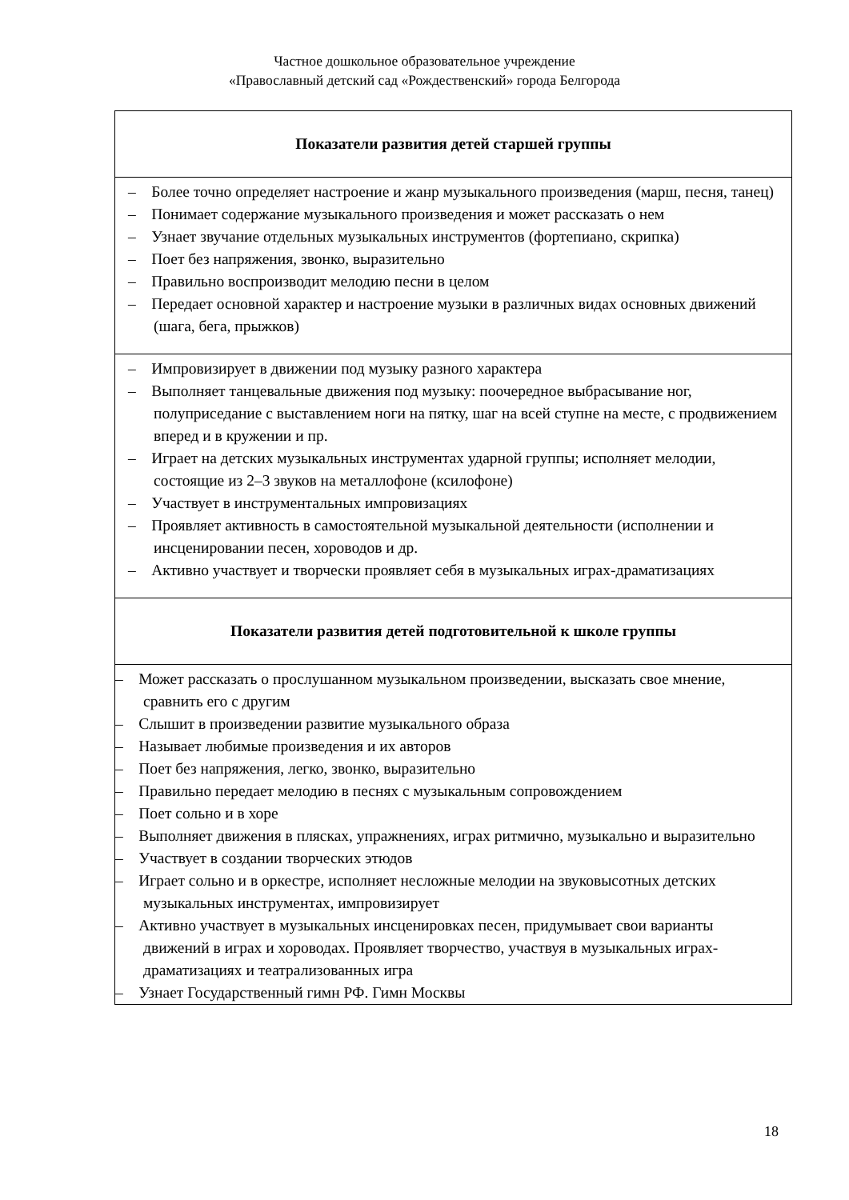Частное дошкольное образовательное учреждение
«Православный детский сад «Рождественский» города Белгорода
| Показатели развития детей старшей группы |
| --- |
| – Более точно определяет настроение и жанр музыкального произведения (марш, песня, танец) – Понимает содержание музыкального произведения и может рассказать о нем – Узнает звучание отдельных музыкальных инструментов (фортепиано, скрипка) – Поет без напряжения, звонко, выразительно – Правильно воспроизводит мелодию песни в целом – Передает основной характер и настроение музыки в различных видах основных движений (шага, бега, прыжков) |
| – Импровизирует в движении под музыку разного характера – Выполняет танцевальные движения под музыку: поочередное выбрасывание ног, полуприседание с выставлением ноги на пятку, шаг на всей ступне на месте, с продвижением вперед и в кружении и пр. – Играет на детских музыкальных инструментах ударной группы; исполняет мелодии, состоящие из 2–3 звуков на металлофоне (ксилофоне) – Участвует в инструментальных импровизациях – Проявляет активность в самостоятельной музыкальной деятельности (исполнении и инсценировании песен, хороводов и др. – Активно участвует и творчески проявляет себя в музыкальных играх-драматизациях |
| Показатели развития детей подготовительной к школе группы |
| – Может рассказать о прослушанном музыкальном произведении, высказать свое мнение, сравнить его с другим – Слышит в произведении развитие музыкального образа – Называет любимые произведения и их авторов – Поет без напряжения, легко, звонко, выразительно – Правильно передает мелодию в песнях с музыкальным сопровождением – Поет сольно и в хоре – Выполняет движения в плясках, упражнениях, играх ритмично, музыкально и выразительно – Участвует в создании творческих этюдов – Играет сольно и в оркестре, исполняет несложные мелодии на звуковысотных детских музыкальных инструментах, импровизирует – Активно участвует в музыкальных инсценировках песен, придумывает свои варианты движений в играх и хороводах. Проявляет творчество, участвуя в музыкальных играх-драматизациях и театрализованных игра – Узнает Государственный гимн РФ. Гимн Москвы |
18